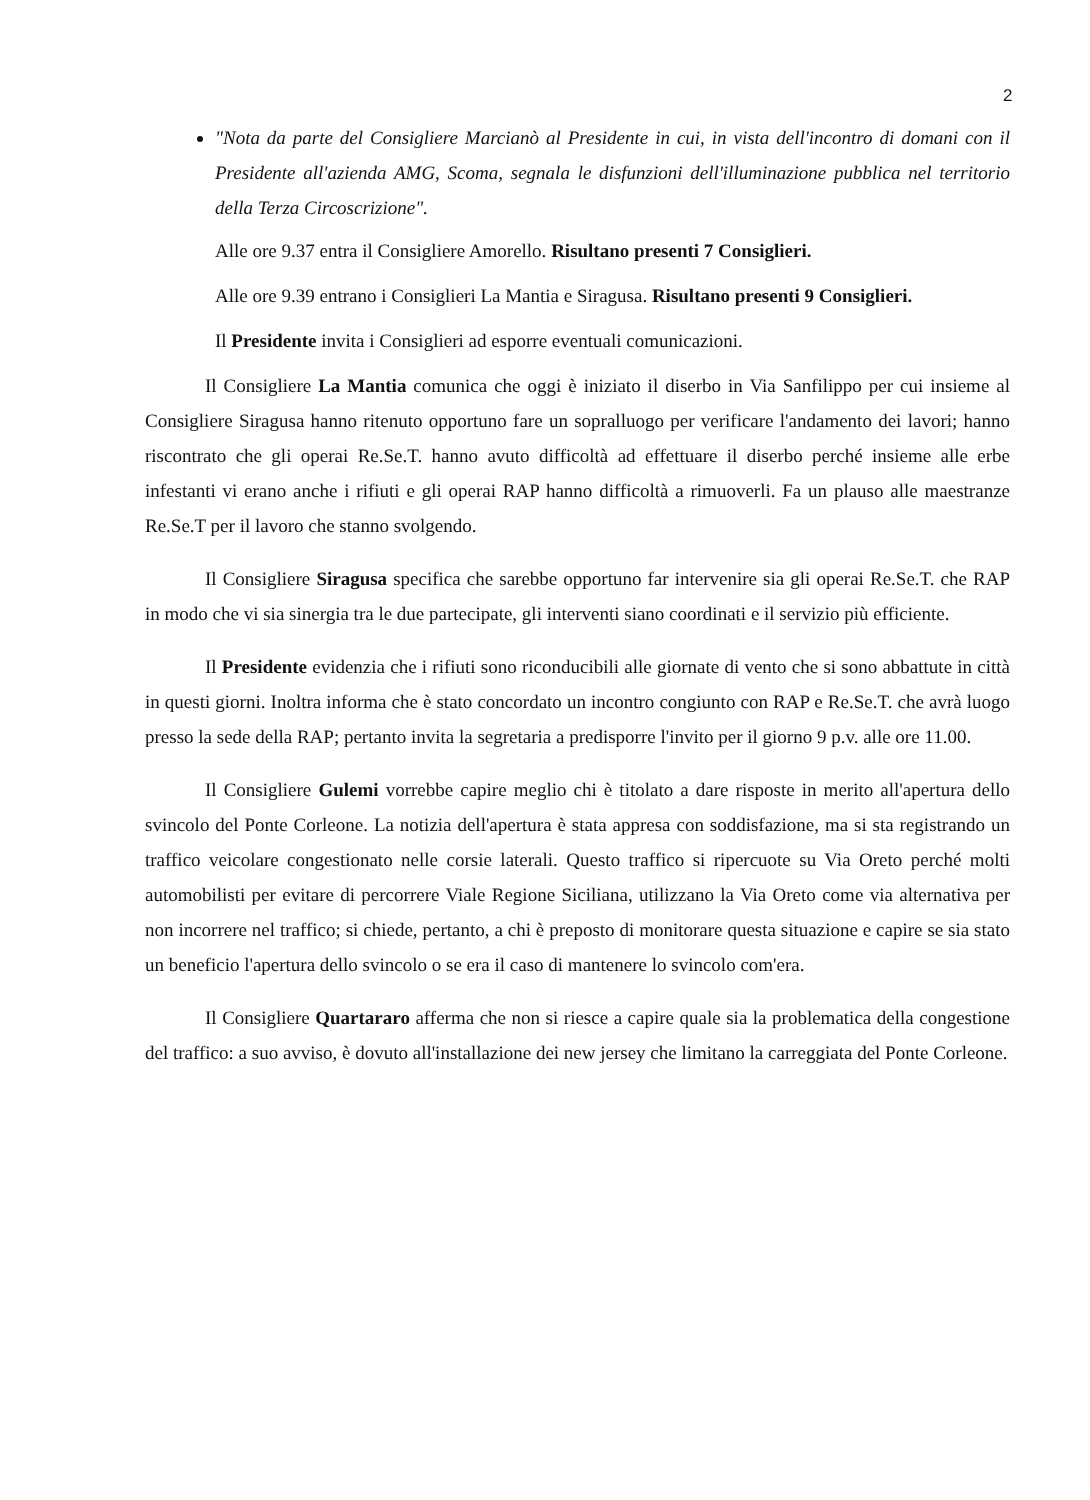2
"Nota da parte del Consigliere Marcianò al Presidente in cui, in vista dell'incontro di domani con il Presidente all'azienda AMG, Scoma, segnala le disfunzioni dell'illuminazione pubblica nel territorio della Terza Circoscrizione".
Alle ore 9.37 entra il Consigliere Amorello. Risultano presenti 7 Consiglieri.
Alle ore 9.39 entrano i Consiglieri La Mantia e Siragusa. Risultano presenti 9 Consiglieri.
Il Presidente invita i Consiglieri ad esporre eventuali comunicazioni.
Il Consigliere La Mantia comunica che oggi è iniziato il diserbo in Via Sanfilippo per cui insieme al Consigliere Siragusa hanno ritenuto opportuno fare un sopralluogo per verificare l'andamento dei lavori; hanno riscontrato che gli operai Re.Se.T. hanno avuto difficoltà ad effettuare il diserbo perché insieme alle erbe infestanti vi erano anche i rifiuti e gli operai RAP hanno difficoltà a rimuoverli. Fa un plauso alle maestranze Re.Se.T per il lavoro che stanno svolgendo.
Il Consigliere Siragusa specifica che sarebbe opportuno far intervenire sia gli operai Re.Se.T. che RAP in modo che vi sia sinergia tra le due partecipate, gli interventi siano coordinati e il servizio più efficiente.
Il Presidente evidenzia che i rifiuti sono riconducibili alle giornate di vento che si sono abbattute in città in questi giorni. Inoltra informa che è stato concordato un incontro congiunto con RAP e Re.Se.T. che avrà luogo presso la sede della RAP; pertanto invita la segretaria a predisporre l'invito per il giorno 9 p.v. alle ore 11.00.
Il Consigliere Gulemi vorrebbe capire meglio chi è titolato a dare risposte in merito all'apertura dello svincolo del Ponte Corleone. La notizia dell'apertura è stata appresa con soddisfazione, ma si sta registrando un traffico veicolare congestionato nelle corsie laterali. Questo traffico si ripercuote su Via Oreto perché molti automobilisti per evitare di percorrere Viale Regione Siciliana, utilizzano la Via Oreto come via alternativa per non incorrere nel traffico; si chiede, pertanto, a chi è preposto di monitorare questa situazione e capire se sia stato un beneficio l'apertura dello svincolo o se era il caso di mantenere lo svincolo com'era.
Il Consigliere Quartararo afferma che non si riesce a capire quale sia la problematica della congestione del traffico: a suo avviso, è dovuto all'installazione dei new jersey che limitano la carreggiata del Ponte Corleone.